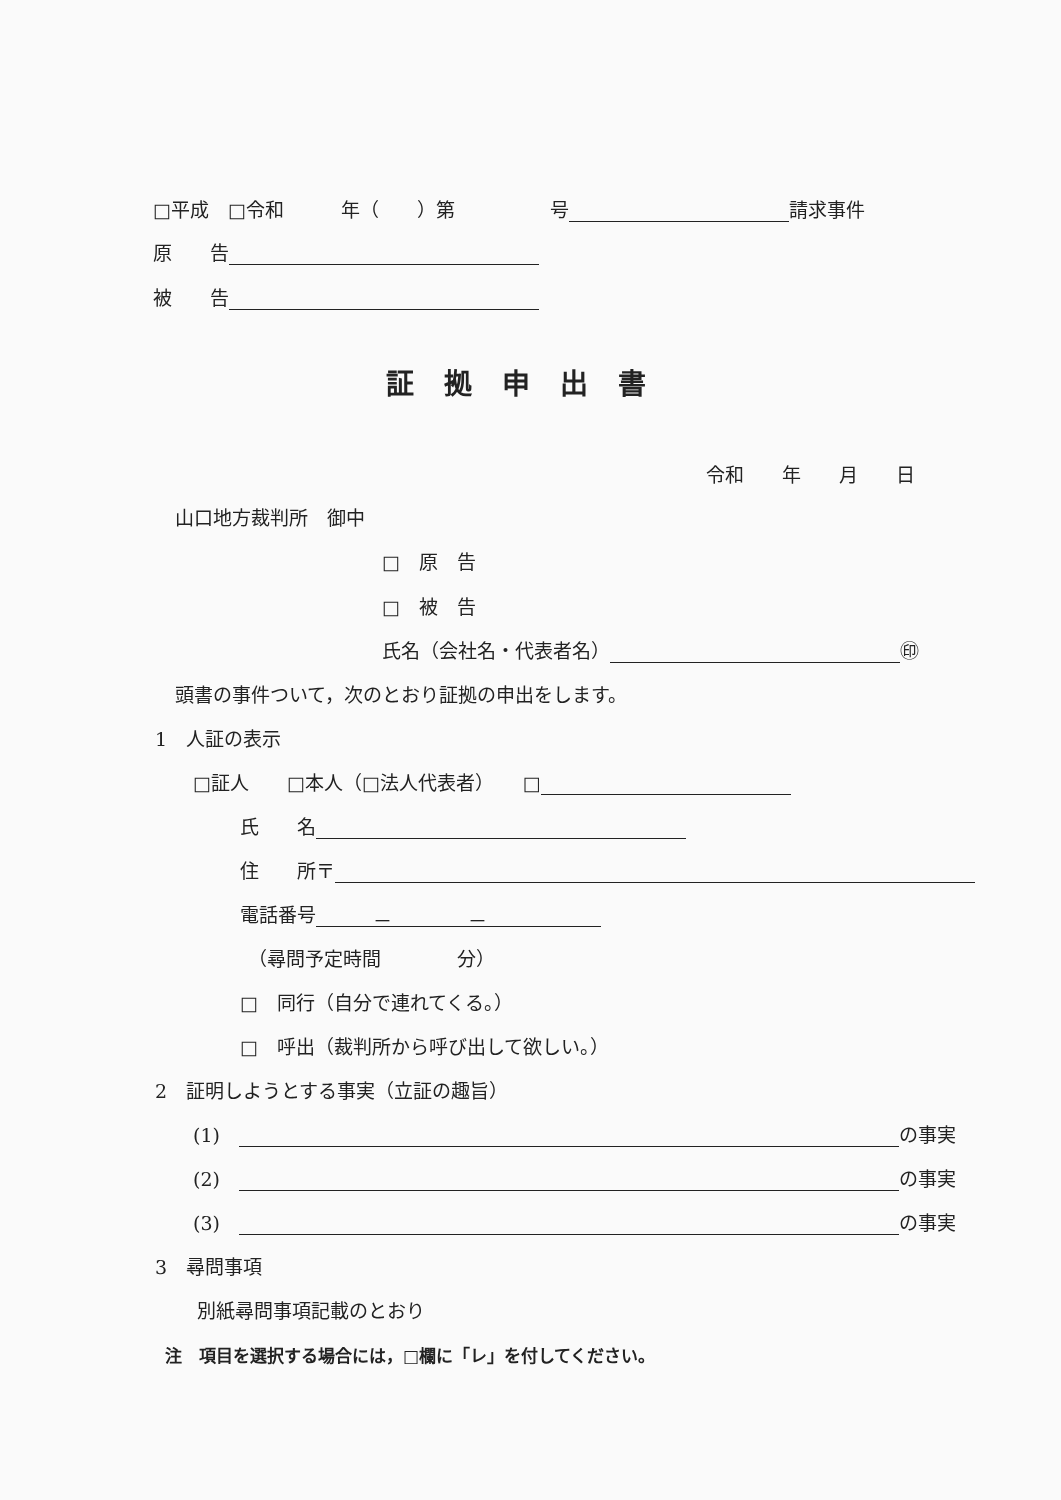□平成　□令和　　　年（　　）第　　　　　号 請求事件
原　　告
被　　告
証拠申出書
令和　　年　　月　　日
山口地方裁判所　御中
□　原　告
□　被　告
氏名（会社名・代表者名） ㊞
頭書の事件ついて，次のとおり証拠の申出をします。
1　人証の表示
□証人　　□本人（□法人代表者）　　□
氏　　名
住　　所〒
電話番号　　　－　　　　－
（尋問予定時間　　　　分）
□　同行（自分で連れてくる。）
□　呼出（裁判所から呼び出して欲しい。）
2　証明しようとする事実（立証の趣旨）
(1)　 の事実
(2)　 の事実
(3)　 の事実
3　尋問事項
別紙尋問事項記載のとおり
注　項目を選択する場合には，□欄に「レ」を付してください。